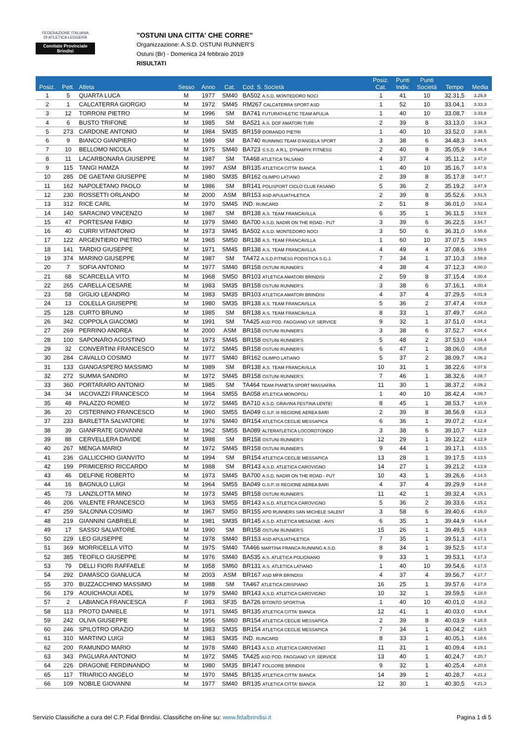FEDERAZIONE ITALIANA
DI ATLETICA LEGGERA
Comitato Provinciale Brindisi
"OSTUNI UNA CITTA' CHE CORRE"
Organizzazione: A.S.D. OSTUNI RUNNER'S
Ostuni (Br) - Domenica 24 febbraio 2019
RISULTATI
| Posiz. | Pett. | Atleta | Sesso | Anno | Cat. | Cod. S. Società | Posiz. Cat. | Punti Indiv. | Punti Società | Tempo | Media |
| --- | --- | --- | --- | --- | --- | --- | --- | --- | --- | --- | --- |
| 1 | 5 | QUARTA LUCA | M | 1977 | SM40 | BA502 A.S.D. MONTEDORO NOCI | 1 | 41 | 10 | 32.31,5 | 3.29,8 |
| 2 | 1 | CALCATERRA GIORGIO | M | 1972 | SM45 | RM267 CALCATERRA SPORT ASD | 1 | 52 | 10 | 33.04,1 | 3.33,3 |
| 3 | 12 | TORRONI PIETRO | M | 1996 | SM | BA741 FUTURATHLETIC TEAM APULIA | 1 | 40 | 10 | 33.08,7 | 3.33,8 |
| 4 | 6 | BUSTO TRIFONE | M | 1985 | SM | BA521 A.S. DOF AMATORI TURI | 2 | 39 | 8 | 33.13,0 | 3.34,3 |
| 5 | 273 | CARDONE ANTONIO | M | 1984 | SM35 | BR159 DORANDO PIETRI | 1 | 40 | 10 | 33.52,0 | 3.38,5 |
| 6 | 9 | BIANCO GIANPIERO | M | 1989 | SM | BA740 RUNNING TEAM D'ANGELA SPORT | 3 | 38 | 6 | 34.48,3 | 3.44,5 |
| 7 | 10 | BELLOMO NICOLA | M | 1975 | SM40 | BA723 S.S.D. A.R.L. DYNAMYK FITNESS | 2 | 40 | 8 | 35.05,9 | 3.46,4 |
| 8 | 11 | LACARBONARA GIUSEPPE | M | 1987 | SM | TA468 ATLETICA TALSANO | 4 | 37 | 4 | 35.11,2 | 3.47,0 |
| 9 | 115 | TANGI HAMZA | M | 1997 | ASM | BR135 ATLETICA CITTA' BIANCA | 1 | 40 | 10 | 35.16,7 | 3.47,6 |
| 10 | 285 | DE GAETANI GIUSEPPE | M | 1980 | SM35 | BR162 OLIMPO LATIANO | 2 | 39 | 8 | 35.17,8 | 3.47,7 |
| 11 | 162 | NAPOLETANO PAOLO | M | 1986 | SM | BR141 POLISPORT CICLO CLUB FASANO | 5 | 36 | 2 | 35.19,2 | 3.47,9 |
| 12 | 230 | ROSSETTI ORLANDO | M | 2000 | ASM | BR153 ASD APULIATHLETICA | 2 | 39 | 8 | 35.52,6 | 3.51,5 |
| 13 | 312 | RICE CARL | M | 1970 | SM45 | IND. RUNCARD | 2 | 51 | 8 | 36.01,0 | 3.52,4 |
| 14 | 140 | SARACINO VINCENZO | M | 1987 | SM | BR138 A.S. TEAM FRANCAVILLA | 6 | 35 | 1 | 36.11,5 | 3.53,5 |
| 15 | 47 | PORTESANI FABIO | M | 1979 | SM40 | BA700 A.S.D. NADIR ON THE ROAD - PUT | 3 | 39 | 6 | 36.22,5 | 3.54,7 |
| 16 | 40 | CURRI VITANTONIO | M | 1973 | SM45 | BA502 A.S.D. MONTEDORO NOCI | 3 | 50 | 6 | 36.31,0 | 3.55,6 |
| 17 | 122 | ARGENTIERO PIETRO | M | 1965 | SM50 | BR138 A.S. TEAM FRANCAVILLA | 1 | 60 | 10 | 37.07,5 | 3.59,5 |
| 18 | 141 | TARDIO GIUSEPPE | M | 1971 | SM45 | BR138 A.S. TEAM FRANCAVILLA | 4 | 49 | 4 | 37.08,6 | 3.59,6 |
| 19 | 374 | MARINO GIUSEPPE | M | 1987 | SM | TA472 A.S.D.FITNESS PODISTICA S.G.J. | 7 | 34 | 1 | 37.10,3 | 3.59,8 |
| 20 | 7 | SOFIA ANTONIO | M | 1977 | SM40 | BR158 OSTUNI RUNNER'S | 4 | 38 | 4 | 37.12,3 | 4.00,0 |
| 21 | 68 | SCARCELLA VITO | M | 1968 | SM50 | BR103 ATLETICA AMATORI BRINDISI | 2 | 59 | 8 | 37.15,4 | 4.00,4 |
| 22 | 265 | CARELLA CESARE | M | 1983 | SM35 | BR158 OSTUNI RUNNER'S | 3 | 38 | 6 | 37.16,1 | 4.00,4 |
| 23 | 58 | GIGLIO LEANDRO | M | 1983 | SM35 | BR103 ATLETICA AMATORI BRINDISI | 4 | 37 | 4 | 37.29,5 | 4.01,9 |
| 24 | 13 | COLELLA GIUSEPPE | M | 1980 | SM35 | BR138 A.S. TEAM FRANCAVILLA | 5 | 36 | 2 | 37.47,4 | 4.03,8 |
| 25 | 128 | CURTO BRUNO | M | 1985 | SM | BR138 A.S. TEAM FRANCAVILLA | 8 | 33 | 1 | 37.49,7 | 4.04,0 |
| 26 | 342 | COPPOLA GIACOMO | M | 1991 | SM | TA425 ASD POD. FAGGIANO V.P. SERVICE | 9 | 32 | 1 | 37.51,0 | 4.04,2 |
| 27 | 269 | PERRINO ANDREA | M | 2000 | ASM | BR158 OSTUNI RUNNER'S | 3 | 38 | 6 | 37.52,7 | 4.04,4 |
| 28 | 100 | SAPONARO AGOSTINO | M | 1973 | SM45 | BR158 OSTUNI RUNNER'S | 5 | 48 | 2 | 37.53,0 | 4.04,4 |
| 29 | 32 | CONVERTINI FRANCESCO | M | 1972 | SM45 | BR158 OSTUNI RUNNER'S | 6 | 47 | 1 | 38.06,0 | 4.05,8 |
| 30 | 284 | CAVALLO COSIMO | M | 1977 | SM40 | BR162 OLIMPO LATIANO | 5 | 37 | 2 | 38.09,7 | 4.06,2 |
| 31 | 133 | GIANGASPERO MASSIMO | M | 1989 | SM | BR138 A.S. TEAM FRANCAVILLA | 10 | 31 | 1 | 38.22,6 | 4.07,6 |
| 32 | 272 | SUMMA SANDRO | M | 1972 | SM45 | BR158 OSTUNI RUNNER'S | 7 | 46 | 1 | 38.32,6 | 4.08,7 |
| 33 | 360 | PORTARARO ANTONIO | M | 1985 | SM | TA464 TEAM PIANETA SPORT MASSAFRA | 11 | 30 | 1 | 38.37,2 | 4.09,2 |
| 34 | 34 | IACOVAZZI FRANCESCO | M | 1964 | SM55 | BA058 ATLETICA MONOPOLI | 1 | 40 | 10 | 38.42,4 | 4.09,7 |
| 35 | 48 | PALAZZO ROMEO | M | 1972 | SM45 | BA710 A.S.D. GRAVINA FESTINA LENTE! | 8 | 45 | 1 | 38.53,7 | 4.10,9 |
| 36 | 20 | CISTERNINO FRANCESCO | M | 1960 | SM55 | BA049 G.S.P. III REGIONE AEREA BARI | 2 | 39 | 8 | 38.56,9 | 4.11,3 |
| 37 | 233 | BARLETTA SALVATORE | M | 1976 | SM40 | BR154 ATLETICA CEGLIE MESSAPICA | 6 | 36 | 1 | 39.07,2 | 4.12,4 |
| 38 | 39 | GIANFRATE GIOVANNI | M | 1962 | SM55 | BA089 ALTERATLETICA LOCOROTONDO | 3 | 38 | 6 | 39.10,7 | 4.12,8 |
| 39 | 88 | CERVELLERA DAVIDE | M | 1988 | SM | BR158 OSTUNI RUNNER'S | 12 | 29 | 1 | 39.12,2 | 4.12,9 |
| 40 | 267 | MENGA MARIO | M | 1972 | SM45 | BR158 OSTUNI RUNNER'S | 9 | 44 | 1 | 39.17,1 | 4.13,5 |
| 41 | 236 | GALLICCHIO GIANVITO | M | 1994 | SM | BR154 ATLETICA CEGLIE MESSAPICA | 13 | 28 | 1 | 39.17,5 | 4.13,5 |
| 42 | 199 | PRIMICERIO RICCARDO | M | 1988 | SM | BR143 A.S.D. ATLETICA CAROVIGNO | 14 | 27 | 1 | 39.21,2 | 4.13,9 |
| 43 | 46 | DELFINE ROBERTO | M | 1973 | SM45 | BA700 A.S.D. NADIR ON THE ROAD - PUT | 10 | 43 | 1 | 39.26,6 | 4.14,5 |
| 44 | 16 | BAGNULO LUIGI | M | 1964 | SM55 | BA049 G.S.P. III REGIONE AEREA BARI | 4 | 37 | 4 | 39.29,9 | 4.14,8 |
| 45 | 73 | LANZILOTTA MINO | M | 1973 | SM45 | BR158 OSTUNI RUNNER'S | 11 | 42 | 1 | 39.32,4 | 4.15,1 |
| 46 | 206 | VALENTE FRANCESCO | M | 1963 | SM55 | BR143 A.S.D. ATLETICA CAROVIGNO | 5 | 36 | 2 | 39.33,6 | 4.15,2 |
| 47 | 259 | SALONNA COSIMO | M | 1967 | SM50 | BR155 APD RUNNERS SAN MICHELE SALENT | 3 | 58 | 6 | 39.40,6 | 4.16,0 |
| 48 | 219 | GIANNINI GABRIELE | M | 1981 | SM35 | BR145 A.S.D. ATLETICA MESAGNE - AVIS | 6 | 35 | 1 | 39.44,9 | 4.16,4 |
| 49 | 17 | SASSO SALVATORE | M | 1990 | SM | BR158 OSTUNI RUNNER'S | 15 | 26 | 1 | 39.49,5 | 4.16,9 |
| 50 | 229 | LEO GIUSEPPE | M | 1978 | SM40 | BR153 ASD APULIATHLETICA | 7 | 35 | 1 | 39.51,3 | 4.17,1 |
| 51 | 369 | MORRICELLA VITO | M | 1975 | SM40 | TA466 MARTINA FRANCA RUNNING A.S.D. | 8 | 34 | 1 | 39.52,5 | 4.17,3 |
| 52 | 385 | TEOFILO GIUSEPPE | M | 1976 | SM40 | BA535 A.S. ATLETICA POLIGNANO | 9 | 33 | 1 | 39.53,1 | 4.17,3 |
| 53 | 79 | DELLI FIORI RAFFAELE | M | 1958 | SM60 | BR131 A.S. ATLETICA LATIANO | 1 | 40 | 10 | 39.54,6 | 4.17,5 |
| 54 | 292 | DAMASCO GIANLUCA | M | 2003 | ASM | BR167 ASD MFR BRINDISI | 4 | 37 | 4 | 39.56,7 | 4.17,7 |
| 55 | 370 | BUZZACCHINO MASSIMO | M | 1988 | SM | TA467 ATLETICA CRISPIANO | 16 | 25 | 1 | 39.57,6 | 4.17,8 |
| 56 | 179 | AOUICHAOUI ADEL | M | 1979 | SM40 | BR143 A.S.D. ATLETICA CAROVIGNO | 10 | 32 | 1 | 39.59,5 | 4.18,0 |
| 57 | 2 | LABIANCA FRANCESCA | F | 1983 | SF35 | BA726 BITONTO SPORTIVA | 1 | 40 | 10 | 40.01,0 | 4.18,2 |
| 58 | 113 | PROTO DANIELE | M | 1971 | SM45 | BR135 ATLETICA CITTA' BIANCA | 12 | 41 | 1 | 40.03,0 | 4.18,4 |
| 59 | 242 | OLIVA GIUSEPPE | M | 1956 | SM60 | BR154 ATLETICA CEGLIE MESSAPICA | 2 | 39 | 8 | 40.03,9 | 4.18,5 |
| 60 | 246 | SPILOTRO ORAZIO | M | 1983 | SM35 | BR154 ATLETICA CEGLIE MESSAPICA | 7 | 34 | 1 | 40.04,2 | 4.18,5 |
| 61 | 310 | MARTINO LUIGI | M | 1983 | SM35 | IND. RUNCARD | 8 | 33 | 1 | 40.05,1 | 4.18,6 |
| 62 | 200 | RAMUNDO MARIO | M | 1978 | SM40 | BR143 A.S.D. ATLETICA CAROVIGNO | 11 | 31 | 1 | 40.09,4 | 4.19,1 |
| 63 | 343 | PAGLIARA ANTONIO | M | 1972 | SM45 | TA425 ASD POD. FAGGIANO V.P. SERVICE | 13 | 40 | 1 | 40.24,7 | 4.20,7 |
| 64 | 226 | DRAGONE FERDINANDO | M | 1980 | SM35 | BR147 FOLGORE BRINDISI | 9 | 32 | 1 | 40.25,4 | 4.20,8 |
| 65 | 117 | TRIARICO ANGELO | M | 1970 | SM45 | BR135 ATLETICA CITTA' BIANCA | 14 | 39 | 1 | 40.28,7 | 4.21,2 |
| 66 | 109 | NOBILE GIOVANNI | M | 1977 | SM40 | BR135 ATLETICA CITTA' BIANCA | 12 | 30 | 1 | 40.30,5 | 4.21,3 |
Servizio Classifiche a cura del C.P. Fidal Brindisi. Classifiche on-line su: www.fidalbrindisi.it Pagina 1 di 5